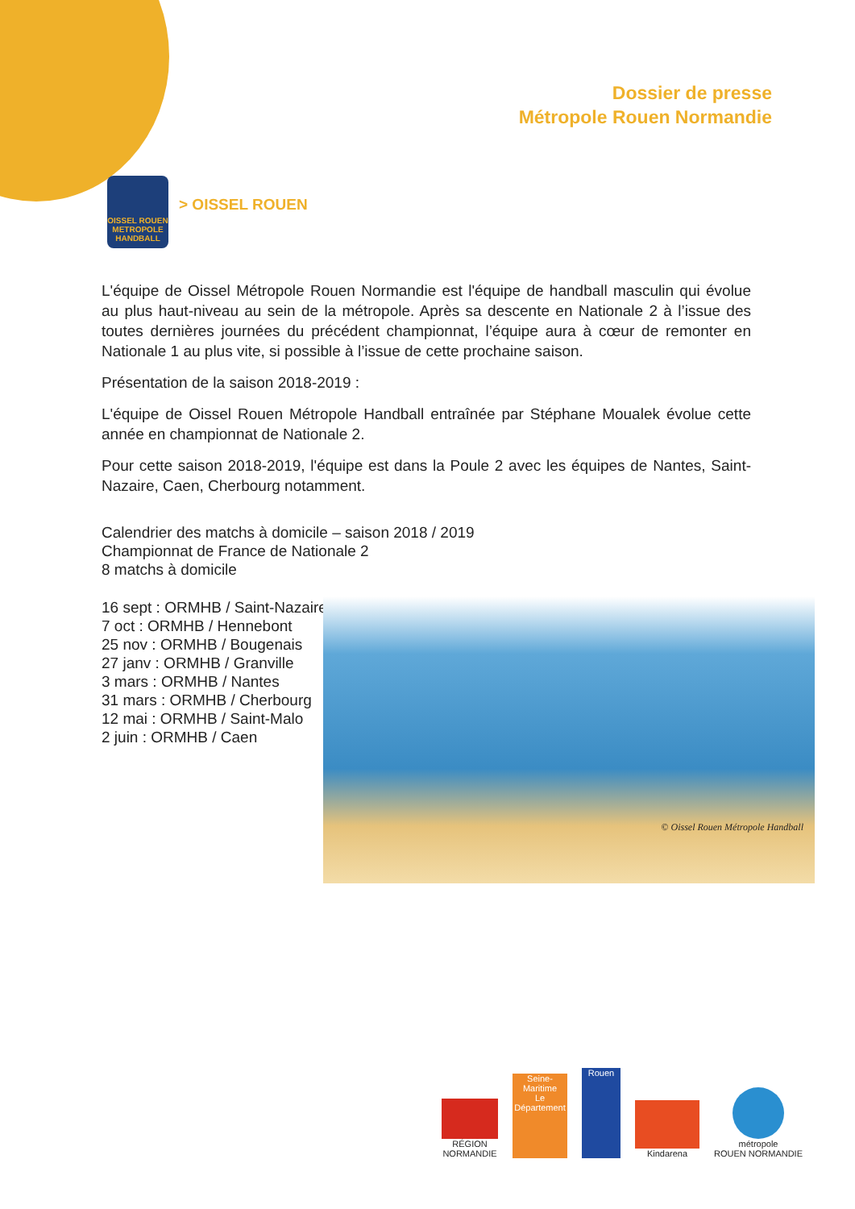Dossier de presse
Métropole Rouen Normandie
OISSEL ROUEN METROPOLE HANDBALL
> OISSEL ROUEN
L'équipe de Oissel Métropole Rouen Normandie est l'équipe de handball masculin qui évolue au plus haut-niveau au sein de la métropole. Après sa descente en Nationale 2 à l’issue des toutes dernières journées du précédent championnat, l’équipe aura à cœur de remonter en Nationale 1 au plus vite, si possible à l’issue de cette prochaine saison.
Présentation de la saison 2018-2019 :
L'équipe de Oissel Rouen Métropole Handball entraînée par Stéphane Moualek évolue cette année en championnat de Nationale 2.
Pour cette saison 2018-2019, l'équipe est dans la Poule 2 avec les équipes de Nantes, Saint-Nazaire, Caen, Cherbourg notamment.
Calendrier des matchs à domicile – saison 2018 / 2019
Championnat de France de Nationale 2
8 matchs à domicile
16 sept : ORMHB / Saint-Nazaire
7 oct : ORMHB / Hennebont
25 nov : ORMHB / Bougenais
27 janv : ORMHB / Granville
3 mars : ORMHB / Nantes
31 mars : ORMHB / Cherbourg
12 mai : ORMHB / Saint-Malo
2 juin : ORMHB / Caen
© Oissel Rouen Métropole Handball
RÉGION
NORMANDIE
Seine-Maritime
Le Département
Rouen
Kindarena
métropole
ROUEN NORMANDIE